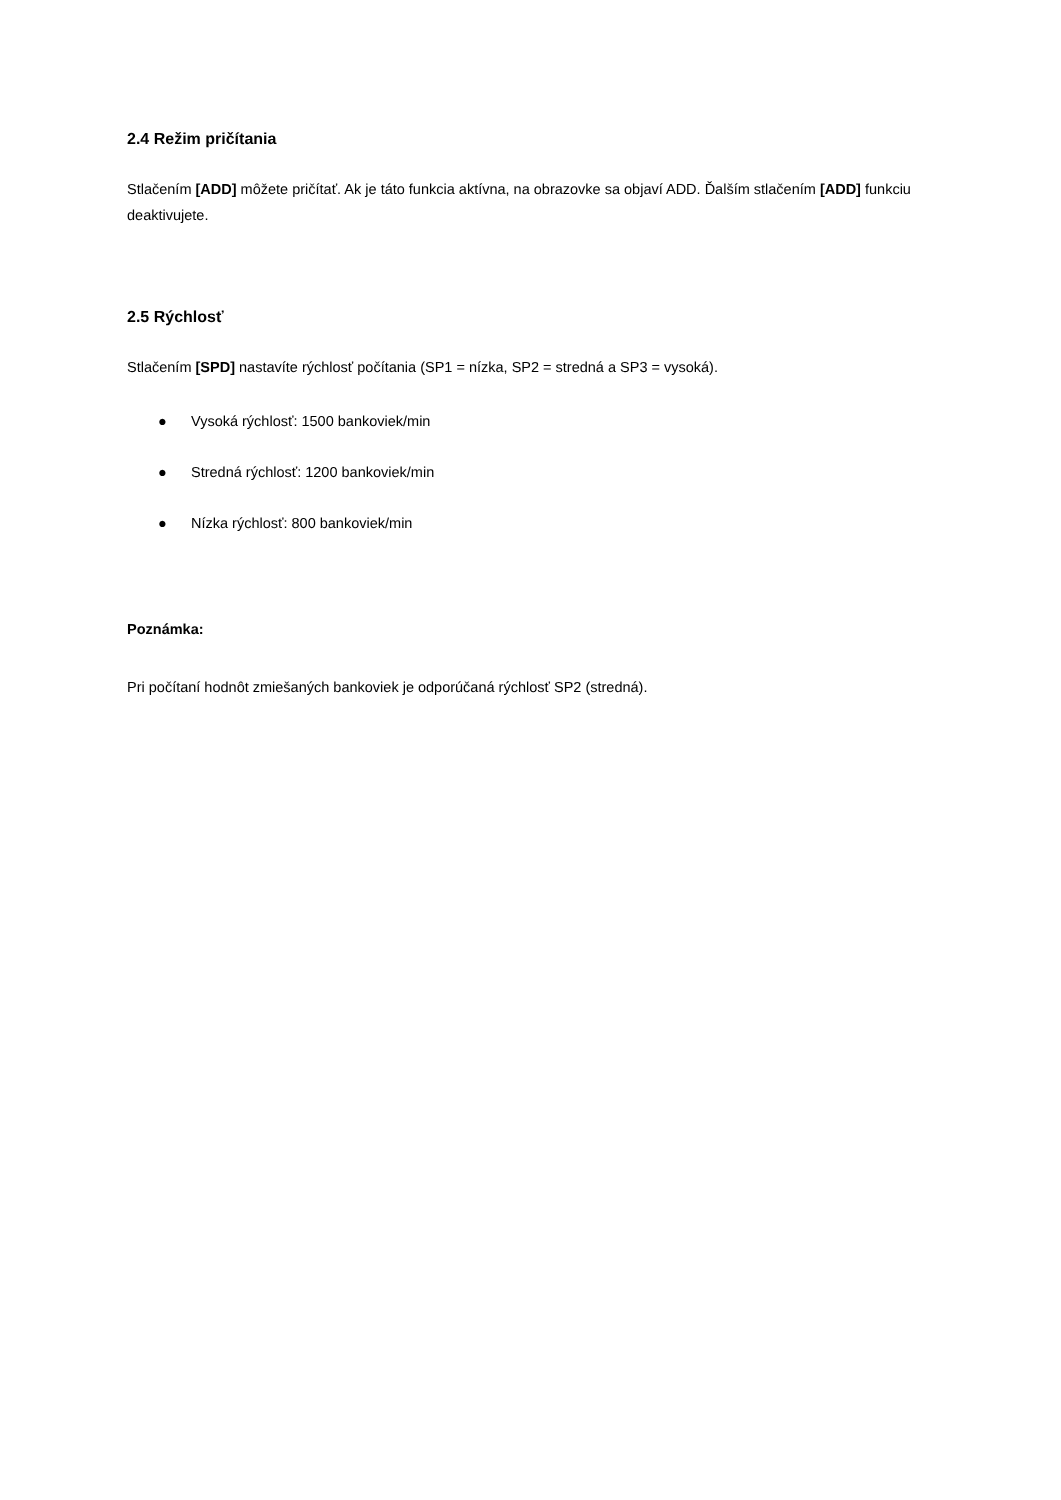2.4 Režim pričítania
Stlačením [ADD] môžete pričítať. Ak je táto funkcia aktívna, na obrazovke sa objaví ADD. Ďalším stlačením [ADD] funkciu deaktivujete.
2.5 Rýchlosť
Stlačením [SPD] nastavíte rýchlosť počítania (SP1 = nízka, SP2 = stredná a SP3 = vysoká).
● Vysoká rýchlosť: 1500 bankoviek/min
● Stredná rýchlosť: 1200 bankoviek/min
● Nízka rýchlosť: 800 bankoviek/min
Poznámka:
Pri počítaní hodnôt zmiešaných bankoviek je odporúčaná rýchlosť SP2 (stredná).